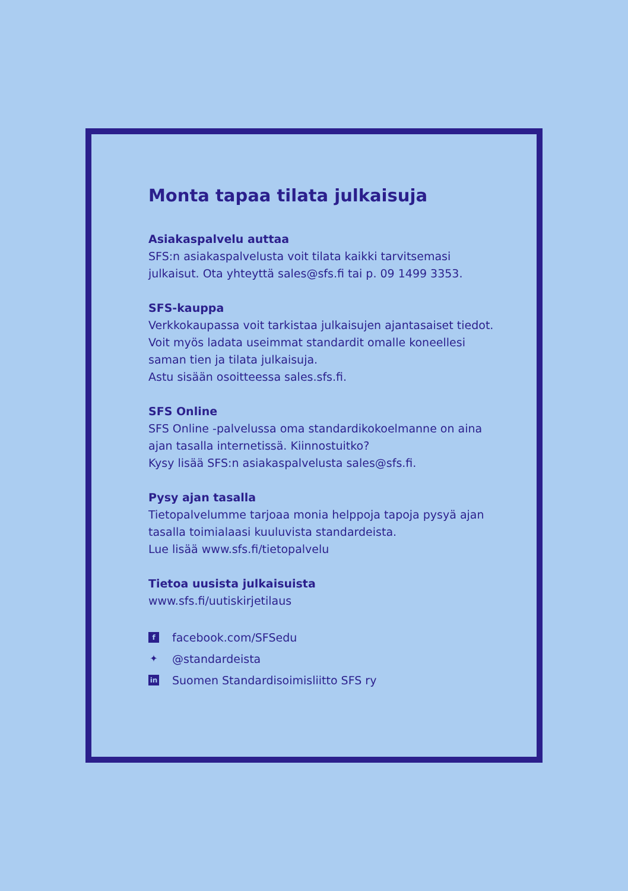Monta tapaa tilata julkaisuja
Asiakaspalvelu auttaa
SFS:n asiakaspalvelusta voit tilata kaikki tarvitsemasi julkaisut. Ota yhteyttä sales@sfs.fi tai p. 09 1499 3353.
SFS-kauppa
Verkkokaupassa voit tarkistaa julkaisujen ajantasaiset tiedot. Voit myös ladata useimmat standardit omalle koneellesi saman tien ja tilata julkaisuja.
Astu sisään osoitteessa sales.sfs.fi.
SFS Online
SFS Online -palvelussa oma standardikokoelmanne on aina ajan tasalla internetissä. Kiinnostuitko?
Kysy lisää SFS:n asiakaspalvelusta sales@sfs.fi.
Pysy ajan tasalla
Tietopalvelumme tarjoaa monia helppoja tapoja pysyä ajan tasalla toimialaasi kuuluvista standardeista.
Lue lisää www.sfs.fi/tietopalvelu
Tietoa uusista julkaisuista
www.sfs.fi/uutiskirjetilaus
ffacebook.com/SFSedu
✦ @standardeista
in Suomen Standardisoimisliitto SFS ry